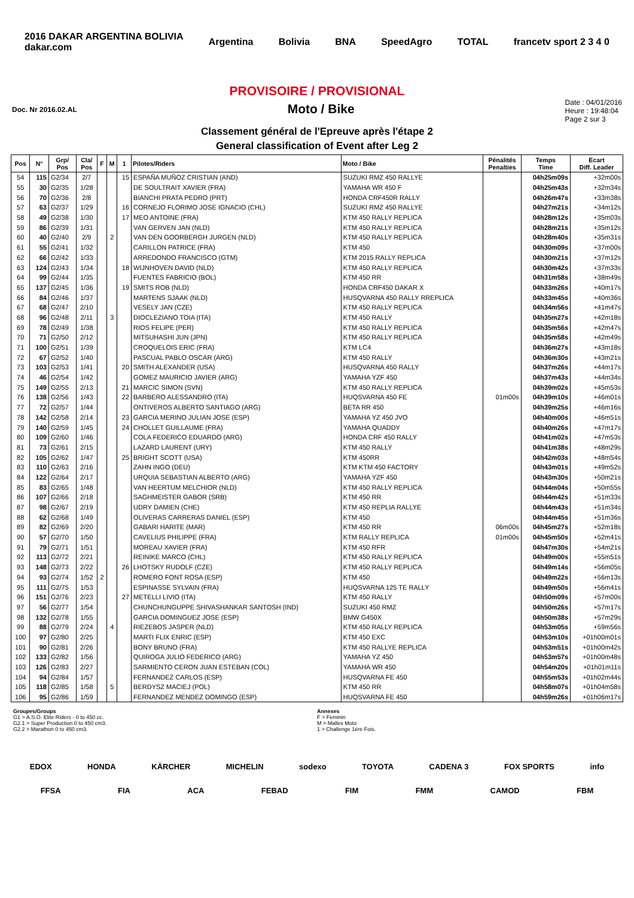2016 DAKAR ARGENTINA BOLIVIA
dakar.com Argentina Bolivia BNA SpeedAgro TOTAL francetv sport 2 3 4 0
PROVISOIRE / PROVISIONAL
Doc. Nr 2016.02.AL
Moto / Bike
Date : 04/01/2016
Heure : 19:48:04
Page 2 sur 3
Classement général de l'Epreuve après l'étape 2
General classification of Event after Leg 2
| Pos | N° | Grp/ Pos | Cla/ Pos | F | M | 1 | Pilotes/Riders | Moto / Bike | Pénalités Penalties | Temps Time | Ecart Diff. Leader |
| --- | --- | --- | --- | --- | --- | --- | --- | --- | --- | --- | --- |
| 54 | 115 | G2/34 | 2/7 | | | 15 | ESPAÑA MUÑOZ CRISTIAN (AND) | SUZUKI RMZ 450 RALLYE | | 04h25m09s | +32m00s |
| 55 | 30 | G2/35 | 1/28 | | | | DE SOULTRAIT XAVIER (FRA) | YAMAHA WR 450 F | | 04h25m43s | +32m34s |
| 56 | 70 | G2/36 | 2/8 | | | | BIANCHI PRATA PEDRO (PRT) | HONDA CRF450R RALLY | | 04h26m47s | +33m38s |
| 57 | 63 | G2/37 | 1/29 | | | 16 | CORNEJO FLORIMO JOSE IGNACIO (CHL) | SUZUKI RMZ 450 RALLYE | | 04h27m21s | +34m12s |
| 58 | 49 | G2/38 | 1/30 | | | 17 | MEO ANTOINE (FRA) | KTM 450 RALLY REPLICA | | 04h28m12s | +35m03s |
| 59 | 86 | G2/39 | 1/31 | | | | VAN GERVEN JAN (NLD) | KTM 450 RALLY REPLICA | | 04h28m21s | +35m12s |
| 60 | 40 | G2/40 | 2/9 | | 2 | | VAN DEN GOORBERGH JURGEN (NLD) | KTM 450 RALLY REPLICA | | 04h28m40s | +35m31s |
| 61 | 55 | G2/41 | 1/32 | | | | CARILLON PATRICE (FRA) | KTM 450 | | 04h30m09s | +37m00s |
| 62 | 66 | G2/42 | 1/33 | | | | ARREDONDO FRANCISCO (GTM) | KTM 2015 RALLY REPLICA | | 04h30m21s | +37m12s |
| 63 | 124 | G2/43 | 1/34 | | | 18 | WIJNHOVEN DAVID (NLD) | KTM 450 RALLY REPLICA | | 04h30m42s | +37m33s |
| 64 | 99 | G2/44 | 1/35 | | | | FUENTES FABRICIO (BOL) | KTM 450 RR | | 04h31m58s | +38m49s |
| 65 | 137 | G2/45 | 1/36 | | | 19 | SMITS ROB (NLD) | HONDA CRF450 DAKAR X | | 04h33m26s | +40m17s |
| 66 | 84 | G2/46 | 1/37 | | | | MARTENS SJAAK (NLD) | HUSQVARNA 450 RALLY RREPLICA | | 04h33m45s | +40m36s |
| 67 | 68 | G2/47 | 2/10 | | | | VESELY JAN (CZE) | KTM 450 RALLY REPLICA | | 04h34m56s | +41m47s |
| 68 | 96 | G2/48 | 2/11 | | 3 | | DIOCLEZIANO TOIA (ITA) | KTM 450 RALLY | | 04h35m27s | +42m18s |
| 69 | 78 | G2/49 | 1/38 | | | | RIOS FELIPE (PER) | KTM 450 RALLY REPLICA | | 04h35m56s | +42m47s |
| 70 | 71 | G2/50 | 2/12 | | | | MITSUHASHI JUN (JPN) | KTM 450 RALLY REPLICA | | 04h35m58s | +42m49s |
| 71 | 100 | G2/51 | 1/39 | | | | CROQUELOIS ERIC (FRA) | KTM LC4 | | 04h36m27s | +43m18s |
| 72 | 67 | G2/52 | 1/40 | | | | PASCUAL PABLO OSCAR (ARG) | KTM 450 RALLY | | 04h36m30s | +43m21s |
| 73 | 103 | G2/53 | 1/41 | | | 20 | SMITH ALEXANDER (USA) | HUSQVARNA 450 RALLY | | 04h37m26s | +44m17s |
| 74 | 46 | G2/54 | 1/42 | | | | GOMEZ MAURICIO JAVIER (ARG) | YAMAHA YZF 450 | | 04h37m43s | +44m34s |
| 75 | 149 | G2/55 | 2/13 | | | 21 | MARCIC SIMON (SVN) | KTM 450 RALLY REPLICA | | 04h39m02s | +45m53s |
| 76 | 138 | G2/56 | 1/43 | | | 22 | BARBERO ALESSANDRO (ITA) | HUQSVARNA 450 FE | 01m00s | 04h39m10s | +46m01s |
| 77 | 72 | G2/57 | 1/44 | | | | ONTIVEROS ALBERTO SANTIAGO (ARG) | BETA RR 450 | | 04h39m25s | +46m16s |
| 78 | 142 | G2/58 | 2/14 | | | 23 | GARCIA MERINO JULIAN JOSE (ESP) | YAMAHA YZ 450 JVO | | 04h40m00s | +46m51s |
| 79 | 140 | G2/59 | 1/45 | | | 24 | CHOLLET GUILLAUME (FRA) | YAMAHA QUADDY | | 04h40m26s | +47m17s |
| 80 | 109 | G2/60 | 1/46 | | | | COLA FEDERICO EDUARDO (ARG) | HONDA CRF 450 RALLY | | 04h41m02s | +47m53s |
| 81 | 73 | G2/61 | 2/15 | | | | LAZARD LAURENT (URY) | KTM 450 RALLY | | 04h41m38s | +48m29s |
| 82 | 105 | G2/62 | 1/47 | | | 25 | BRIGHT SCOTT (USA) | KTM 450RR | | 04h42m03s | +48m54s |
| 83 | 110 | G2/63 | 2/16 | | | | ZAHN INGO (DEU) | KTM KTM 450 FACTORY | | 04h43m01s | +49m52s |
| 84 | 122 | G2/64 | 2/17 | | | | URQUIA SEBASTIAN ALBERTO (ARG) | YAMAHA YZF 450 | | 04h43m30s | +50m21s |
| 85 | 83 | G2/65 | 1/48 | | | | VAN HEERTUM MELCHIOR (NLD) | KTM 450 RALLY REPLICA | | 04h44m04s | +50m55s |
| 86 | 107 | G2/66 | 2/18 | | | | SAGHMEISTER GABOR (SRB) | KTM 450 RR | | 04h44m42s | +51m33s |
| 87 | 98 | G2/67 | 2/19 | | | | UDRY DAMIEN (CHE) | KTM 450 REPLIA RALLYE | | 04h44m43s | +51m34s |
| 88 | 62 | G2/68 | 1/49 | | | | OLIVERAS CARRERAS DANIEL (ESP) | KTM 450 | | 04h44m45s | +51m36s |
| 89 | 82 | G2/69 | 2/20 | | | | GABARI HARITE (MAR) | KTM 450 RR | 06m00s | 04h45m27s | +52m18s |
| 90 | 57 | G2/70 | 1/50 | | | | CAVELIUS PHILIPPE (FRA) | KTM RALLY REPLICA | 01m00s | 04h45m50s | +52m41s |
| 91 | 79 | G2/71 | 1/51 | | | | MOREAU XAVIER (FRA) | KTM 450 RFR | | 04h47m30s | +54m21s |
| 92 | 113 | G2/72 | 2/21 | | | | REINIKE MARCO (CHL) | KTM 450 RALLY REPLICA | | 04h49m00s | +55m51s |
| 93 | 148 | G2/73 | 2/22 | | | 26 | LHOTSKY RUDOLF (CZE) | KTM 450 RALLY REPLICA | | 04h49m14s | +56m05s |
| 94 | 93 | G2/74 | 1/52 | 2 | | | ROMERO FONT ROSA (ESP) | KTM 450 | | 04h49m22s | +56m13s |
| 95 | 111 | G2/75 | 1/53 | | | | ESPINASSE SYLVAIN (FRA) | HUQSVARNA 125 TE RALLY | | 04h49m50s | +56m41s |
| 96 | 151 | G2/76 | 2/23 | | | 27 | METELLI LIVIO (ITA) | KTM 450 RALLY | | 04h50m09s | +57m00s |
| 97 | 56 | G2/77 | 1/54 | | | | CHUNCHUNGUPPE SHIVASHANKAR SANTOSH (IND) | SUZUKI 450 RMZ | | 04h50m26s | +57m17s |
| 98 | 132 | G2/78 | 1/55 | | | | GARCIA DOMINGUEZ JOSE (ESP) | BMW G450X | | 04h50m38s | +57m29s |
| 99 | 88 | G2/79 | 2/24 | | 4 | | RIEZEBOS JASPER (NLD) | KTM 450 RALLY REPLICA | | 04h53m05s | +59m56s |
| 100 | 97 | G2/80 | 2/25 | | | | MARTI FLIX ENRIC (ESP) | KTM 450 EXC | | 04h53m10s | +01h00m01s |
| 101 | 90 | G2/81 | 2/26 | | | | BONY BRUNO (FRA) | KTM 450 RALLYE REPLICA | | 04h53m51s | +01h00m42s |
| 102 | 133 | G2/82 | 1/56 | | | | QUIROGA JULIO FEDERICO (ARG) | YAMAHA YZ 450 | | 04h53m57s | +01h00m48s |
| 103 | 126 | G2/83 | 2/27 | | | | SARMIENTO CERON JUAN ESTEBAN (COL) | YAMAHA WR 450 | | 04h54m20s | +01h01m11s |
| 104 | 94 | G2/84 | 1/57 | | | | FERNANDEZ CARLOS (ESP) | HUSQVARNA FE 450 | | 04h55m53s | +01h02m44s |
| 105 | 118 | G2/85 | 1/58 | | 5 | | BERDYSZ MACIEJ (POL) | KTM 450 RR | | 04h58m07s | +01h04m58s |
| 106 | 95 | G2/86 | 1/59 | | | | FERNANDEZ MENDEZ DOMINGO (ESP) | HUQSVARNA FE 450 | | 04h59m26s | +01h06m17s |
Groupes/Groups
G1 > A.S.O. Elite Riders - 0 to 450 cc.
G2.1 > Super Production 0 to 450 cm3.
G2.2 > Marathon 0 to 450 cm3.
Annexes
F > Feminin
M > Malles Moto
1 > Challenge 1ère Fois.
EDOX HONDA KÄRCHER MICHELIN sodexo TOYOTA CADENA 3 FOX SPORTS info
FFSA FIA ACA FEBAD FIM FMM CAMOD FBM